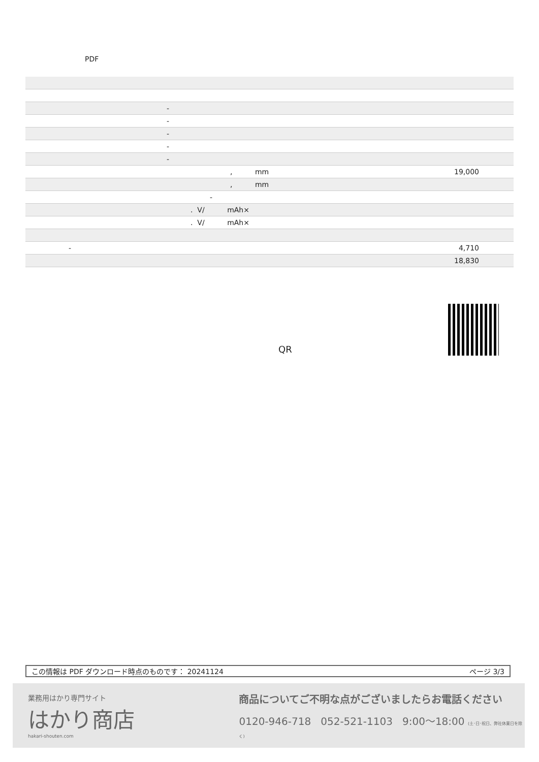PDF
| - |
| - |
| - |
| - |
| - |
| , mm 19,000 |
| , mm |
| - |
| . V/ mAh× |
| . V/ mAh× |
| - 4,710 |
| 18,830 |
QR
この情報は PDF ダウンロード時点のものです： 20241124 ページ 3/3
業務用はかり専門サイト
はかり商店
hakari-shouten.com
商品についてご不明な点がございましたらお電話ください
0120-946-718 052-521-1103 9:00〜18:00 (土･日･祝日、弊社休業日を除く)